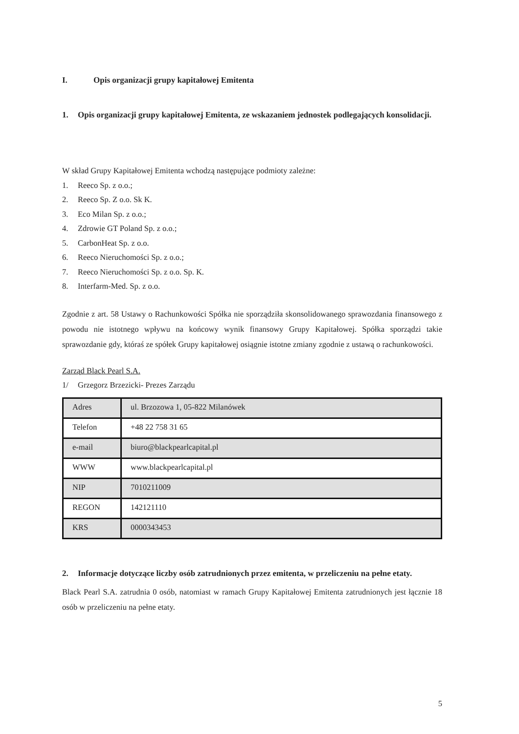I. Opis organizacji grupy kapitałowej Emitenta
1. Opis organizacji grupy kapitałowej Emitenta, ze wskazaniem jednostek podlegających konsolidacji.
W skład Grupy Kapitałowej Emitenta wchodzą następujące podmioty zależne:
1. Reeco Sp. z o.o.;
2. Reeco Sp. Z o.o. Sk K.
3. Eco Milan Sp. z o.o.;
4. Zdrowie GT Poland Sp. z o.o.;
5. CarbonHeat Sp. z o.o.
6. Reeco Nieruchomości Sp. z o.o.;
7. Reeco Nieruchomości Sp. z o.o. Sp. K.
8. Interfarm-Med. Sp. z o.o.
Zgodnie z art. 58 Ustawy o Rachunkowości Spółka nie sporządziła skonsolidowanego sprawozdania finansowego z powodu nie istotnego wpływu na końcowy wynik finansowy Grupy Kapitałowej. Spółka sporządzi takie sprawozdanie gdy, któraś ze spółek Grupy kapitałowej osiągnie istotne zmiany zgodnie z ustawą o rachunkowości.
Zarząd Black Pearl S.A.
1/ Grzegorz Brzezicki- Prezes Zarządu
| Adres | ul. Brzozowa 1, 05-822 Milanówek |
| Telefon | +48 22 758 31 65 |
| e-mail | biuro@blackpearlcapital.pl |
| WWW | www.blackpearlcapital.pl |
| NIP | 7010211009 |
| REGON | 142121110 |
| KRS | 0000343453 |
2. Informacje dotyczące liczby osób zatrudnionych przez emitenta, w przeliczeniu na pełne etaty.
Black Pearl S.A. zatrudnia 0 osób, natomiast w ramach Grupy Kapitałowej Emitenta zatrudnionych jest łącznie 18 osób w przeliczeniu na pełne etaty.
5